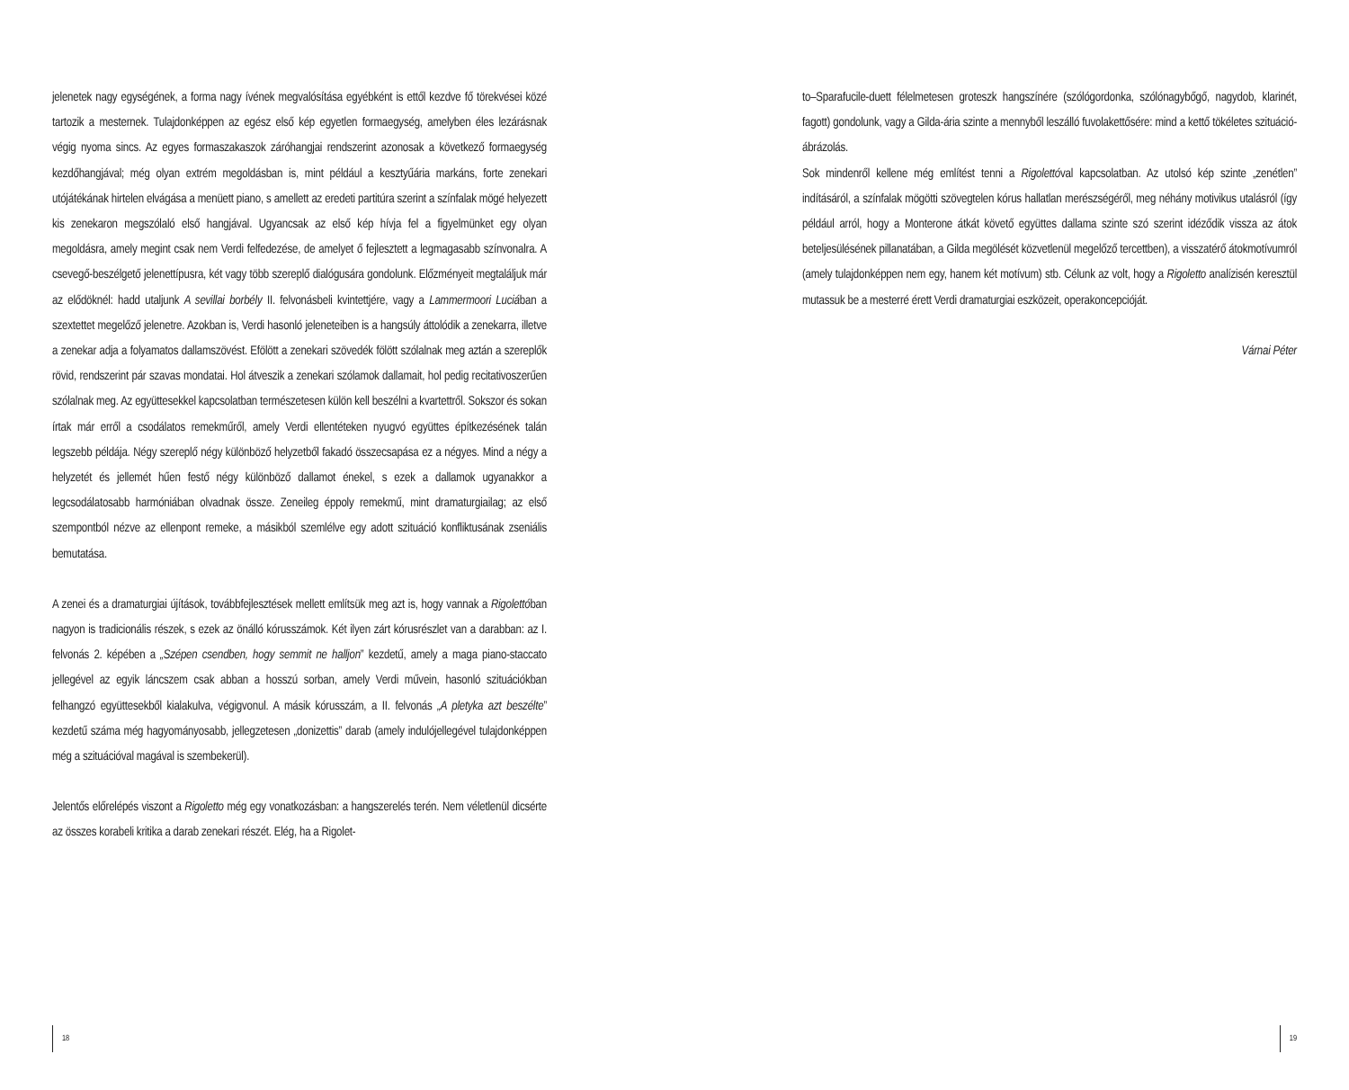jelenetek nagy egységének, a forma nagy ívének megvalósítása egyébként is ettől kezdve fő törekvései közé tartozik a mesternek. Tulajdonképpen az egész első kép egyetlen formaegység, amelyben éles lezárásnak végig nyoma sincs. Az egyes formaszakaszok záróhangjai rendszerint azonosak a következő formaegység kezdőhangjával; még olyan extrém megoldásban is, mint például a kesztyűária markáns, forte zenekari utójátékának hirtelen elvágása a menüett piano, s amellett az eredeti partitúra szerint a színfalak mögé helyezett kis zenekaron megszólaló első hangjával. Ugyancsak az első kép hívja fel a figyelmünket egy olyan megoldásra, amely megint csak nem Verdi felfedezése, de amelyet ő fejlesztett a legmagasabb színvonalra. A csevegő-beszélgető jelenettípusra, két vagy több szereplő dialógusára gondolunk. Előzményeit megtaláljuk már az elődöknél: hadd utaljunk A sevillai borbély II. felvonásbeli kvintettjére, vagy a Lammermoori Luciában a szextettet megelőző jelenetre. Azokban is, Verdi hasonló jeleneteiben is a hangsúly áttolódik a zenekarra, illetve a zenekar adja a folyamatos dallamszövést. Efölött a zenekari szövedék fölött szólalnak meg aztán a szereplők rövid, rendszerint pár szavas mondatai. Hol átveszik a zenekari szólamok dallamait, hol pedig recitativoszerűen szólalnak meg. Az együttesekkel kapcsolatban természetesen külön kell beszélni a kvartettről. Sokszor és sokan írtak már erről a csodálatos remekműről, amely Verdi ellentéteken nyugvó együttes építkezésének talán legszebb példája. Négy szereplő négy különböző helyzetből fakadó összecsapása ez a négyes. Mind a négy a helyzetét és jellemét hűen festő négy különböző dallamot énekel, s ezek a dallamok ugyanakkor a legcsodálatosabb harmóniában olvadnak össze. Zeneileg éppoly remekmű, mint dramaturgiailag; az első szempontból nézve az ellenpont remeke, a másikból szemlélve egy adott szituáció konfliktusának zseniális bemutatása.
A zenei és a dramaturgiai újítások, továbbfejlesztések mellett említsük meg azt is, hogy vannak a Rigolettóban nagyon is tradicionális részek, s ezek az önálló kórusszámok. Két ilyen zárt kórusrészlet van a darabban: az I. felvonás 2. képében a „Szépen csendben, hogy semmit ne halljon” kezdetű, amely a maga piano-staccato jellegével az egyik láncszem csak abban a hosszú sorban, amely Verdi művein, hasonló szituációkban felhangzó együttesekből kialakulva, végigvonul. A másik kórusszám, a II. felvonás „A pletyka azt beszélte” kezdetű száma még hagyományosabb, jellegzetesen „donizettis” darab (amely indulójellegével tulajdonképpen még a szituációval magával is szembekerül).
Jelentős előrelépés viszont a Rigoletto még egy vonatkozásban: a hangszerelés terén. Nem véletlenül dicsérte az összes korabeli kritika a darab zenekari részét. Elég, ha a Rigolet-
to–Sparafucile-duett félelmetesen groteszk hangszínére (szólógordonka, szólónagybőgő, nagydob, klarinét, fagott) gondolunk, vagy a Gilda-ária szinte a mennyből leszálló fuvolakettősére: mind a kettő tökéletes szituáció-ábrázolás.
Sok mindenről kellene még említést tenni a Rigolettóval kapcsolatban. Az utolsó kép szinte „zenétlen” indításáról, a színfalak mögötti szövegtelen kórus hallatlan merészségéről, meg néhány motivikus utalásról (így például arról, hogy a Monterone átkát követő együttes dallama szinte szó szerint idéződik vissza az átok beteljesülésének pillanatában, a Gilda megölését közvetlenül megelőző tercettben), a visszatérő átokmotívumról (amely tulajdonképpen nem egy, hanem két motívum) stb. Célunk az volt, hogy a Rigoletto analízisén keresztül mutassuk be a mesterré érett Verdi dramaturgiai eszközeit, operakoncepcióját.
Várnai Péter
18 19